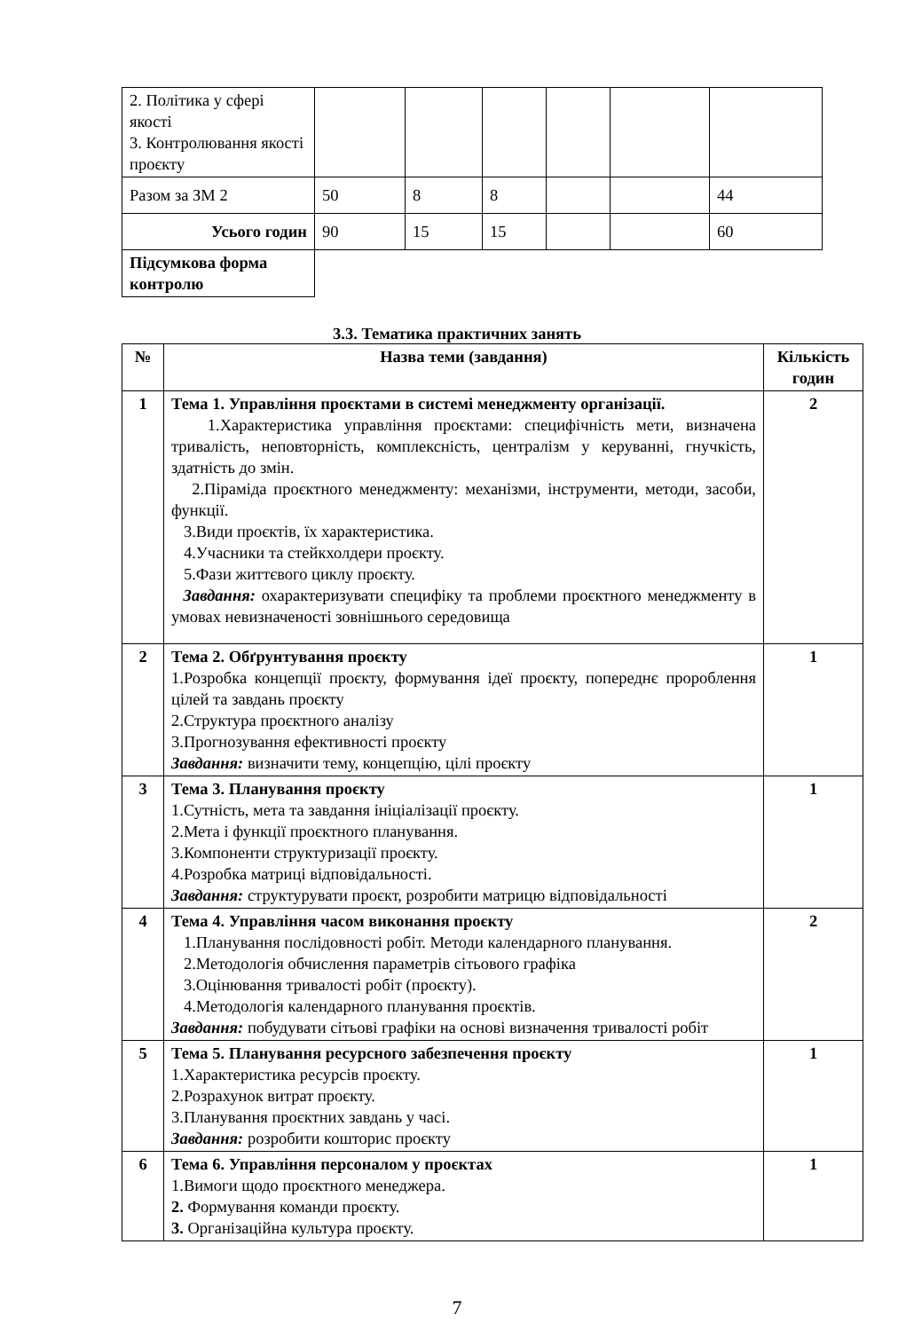| 2. Політика у сфері якості 3. Контролювання якості проєкту | | | | | | |
| Разом за ЗМ 2 | 50 | 8 | 8 | | | 44 |
| Усього годин | 90 | 15 | 15 | | | 60 |
| Підсумкова форма контролю | | | | | | |
3.3. Тематика практичних занять
| № | Назва теми (завдання) | Кількість годин |
| --- | --- | --- |
| 1 | Тема 1. Управління проєктами в системі менеджменту організації. 1.Характеристика управління проєктами: специфічність мети, визначена тривалість, неповторність, комплексність, централізм у керуванні, гнучкість, здатність до змін. 2.Піраміда проєктного менеджменту: механізми, інструменти, методи, засоби, функції. 3.Види проєктів, їх характеристика. 4.Учасники та стейкхолдери проєкту. 5.Фази життєвого циклу проєкту. Завдання: охарактеризувати специфіку та проблеми проєктного менеджменту в умовах невизначеності зовнішнього середовища | 2 |
| 2 | Тема 2. Обґрунтування проєкту 1.Розробка концепції проєкту, формування ідеї проєкту, попереднє пророблення цілей та завдань проєкту 2.Структура проєктного аналізу 3.Прогнозування ефективності проєкту Завдання: визначити тему, концепцію, цілі проєкту | 1 |
| 3 | Тема 3. Планування проєкту 1.Сутність, мета та завдання ініціалізації проєкту. 2.Мета і функції проєктного планування. 3.Компоненти структуризації проєкту. 4.Розробка матриці відповідальності. Завдання: структурувати проєкт, розробити матрицю відповідальності | 1 |
| 4 | Тема 4. Управління часом виконання проєкту 1.Планування послідовності робіт. Методи календарного планування. 2.Методологія обчислення параметрів сітьового графіка 3.Оцінювання тривалості робіт (проєкту). 4.Методологія календарного планування проєктів. Завдання: побудувати сітьові графіки на основі визначення тривалості робіт | 2 |
| 5 | Тема 5. Планування ресурсного забезпечення проєкту 1.Характеристика ресурсів проєкту. 2.Розрахунок витрат проєкту. 3.Планування проєктних завдань у часі. Завдання: розробити кошторис проєкту | 1 |
| 6 | Тема 6. Управління персоналом у проєктах 1.Вимоги щодо проєктного менеджера. 2. Формування команди проєкту. 3. Організаційна культура проєкту. | 1 |
7